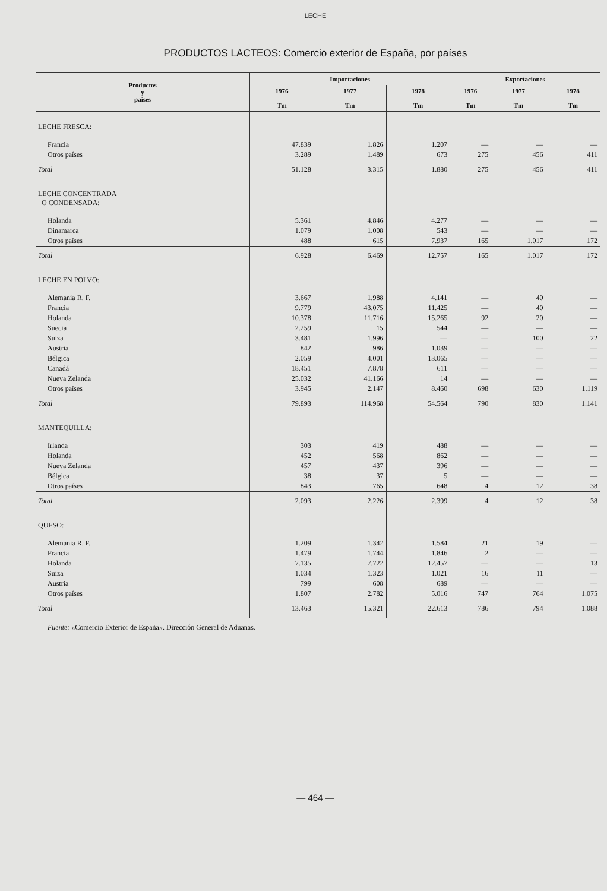LECHE
PRODUCTOS LACTEOS: Comercio exterior de España, por países
| Productos y países | Importaciones | | | Exportaciones | | |
| --- | --- | --- | --- | --- | --- | --- |
| | 1976 — Tm | 1977 — Tm | 1978 — Tm | 1976 — Tm | 1977 — Tm | 1978 — Tm |
| LECHE FRESCA: | | | | | | |
| Francia | 47.839 | 1.826 | 1.207 | — | — | — |
| Otros países | 3.289 | 1.489 | 673 | 275 | 456 | 411 |
| Total | 51.128 | 3.315 | 1.880 | 275 | 456 | 411 |
| LECHE CONCENTRADA O CONDENSADA: | | | | | | |
| Holanda | 5.361 | 4.846 | 4.277 | — | — | — |
| Dinamarca | 1.079 | 1.008 | 543 | — | — | — |
| Otros países | 488 | 615 | 7.937 | 165 | 1.017 | 172 |
| Total | 6.928 | 6.469 | 12.757 | 165 | 1.017 | 172 |
| LECHE EN POLVO: | | | | | | |
| Alemania R. F. | 3.667 | 1.988 | 4.141 | — | 40 | — |
| Francia | 9.779 | 43.075 | 11.425 | — | 40 | — |
| Holanda | 10.378 | 11.716 | 15.265 | 92 | 20 | — |
| Suecia | 2.259 | 15 | 544 | — | — | — |
| Suiza | 3.481 | 1.996 | — | — | 100 | 22 |
| Austria | 842 | 986 | 1.039 | — | — | — |
| Bélgica | 2.059 | 4.001 | 13.065 | — | — | — |
| Canadá | 18.451 | 7.878 | 611 | — | — | — |
| Nueva Zelanda | 25.032 | 41.166 | 14 | — | — | — |
| Otros países | 3.945 | 2.147 | 8.460 | 698 | 630 | 1.119 |
| Total | 79.893 | 114.968 | 54.564 | 790 | 830 | 1.141 |
| MANTEQUILLA: | | | | | | |
| Irlanda | 303 | 419 | 488 | — | — | — |
| Holanda | 452 | 568 | 862 | — | — | — |
| Nueva Zelanda | 457 | 437 | 396 | — | — | — |
| Bélgica | 38 | 37 | 5 | — | — | — |
| Otros países | 843 | 765 | 648 | 4 | 12 | 38 |
| Total | 2.093 | 2.226 | 2.399 | 4 | 12 | 38 |
| QUESO: | | | | | | |
| Alemania R. F. | 1.209 | 1.342 | 1.584 | 21 | 19 | — |
| Francia | 1.479 | 1.744 | 1.846 | 2 | — | — |
| Holanda | 7.135 | 7.722 | 12.457 | — | — | 13 |
| Suiza | 1.034 | 1.323 | 1.021 | 16 | 11 | — |
| Austria | 799 | 608 | 689 | — | — | — |
| Otros países | 1.807 | 2.782 | 5.016 | 747 | 764 | 1.075 |
| Total | 13.463 | 15.321 | 22.613 | 786 | 794 | 1.088 |
Fuente: «Comercio Exterior de España». Dirección General de Aduanas.
— 464 —